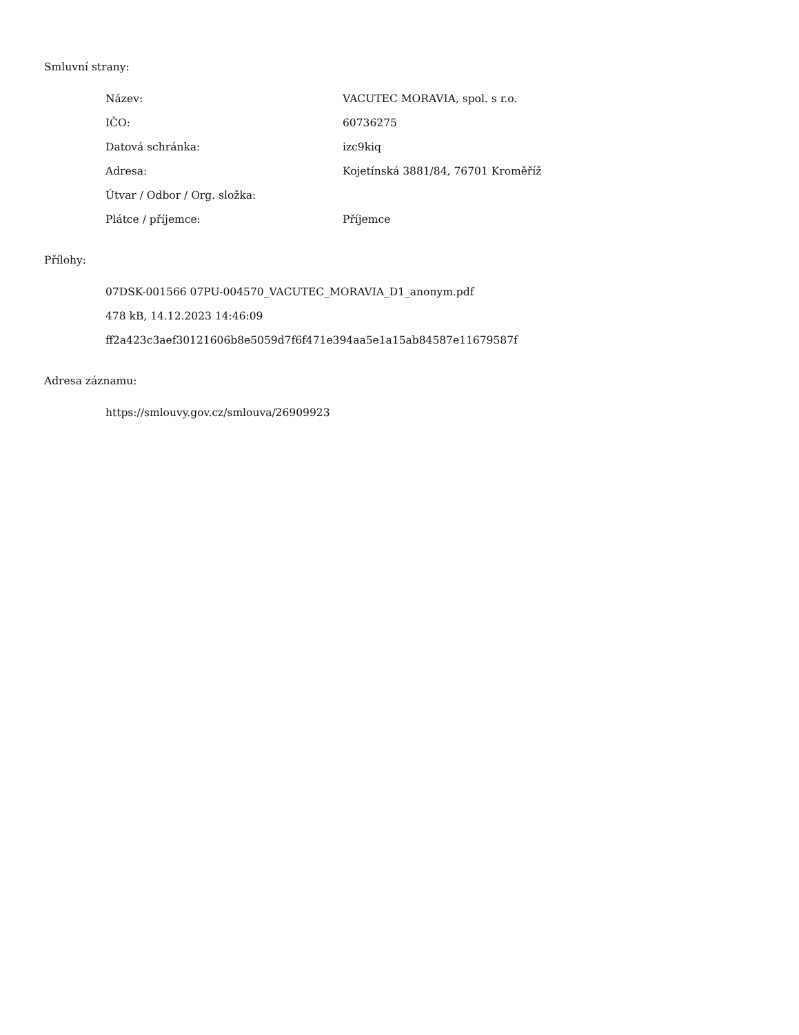Smluvní strany:
| Název: | VACUTEC MORAVIA, spol. s r.o. |
| IČO: | 60736275 |
| Datová schránka: | izc9kiq |
| Adresa: | Kojetínská 3881/84, 76701 Kroměříž |
| Útvar / Odbor / Org. složka: | |
| Plátce / příjemce: | Příjemce |
Přílohy:
07DSK-001566 07PU-004570_VACUTEC_MORAVIA_D1_anonym.pdf
478 kB, 14.12.2023 14:46:09
ff2a423c3aef30121606b8e5059d7f6f471e394aa5e1a15ab84587e11679587f
Adresa záznamu:
https://smlouvy.gov.cz/smlouva/26909923